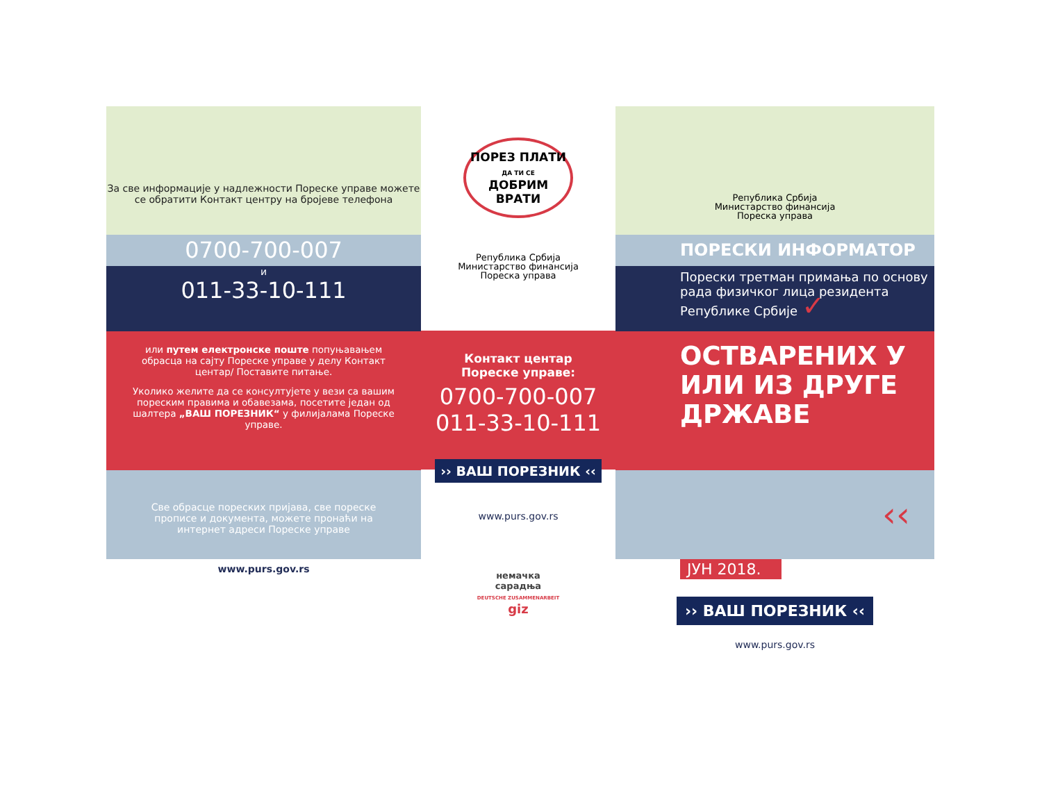За све информације у надлежности Пореске управе можете се обратити Контакт центру на бројеве телефона
0700-700-007
и
011-33-10-111
или путем електронске поште попуњавањем обрасца на сајту Пореске управе у делу Контакт центар/ Поставите питање.
Уколико желите да се консултујете у вези са вашим пореским правима и обавезама, посетите један од шалтера „ВАШ ПОРЕЗНИК“ у филијалама Пореске управе.
Све обрасце пореских пријава, све пореске прописе и документа, можете пронаћи на интернет адреси Пореске управе
www.purs.gov.rs
ПОРЕЗ ПЛАТИ
ДА ТИ СЕ
ДОБРИМ ВРАТИ
Република Србија
Министарство финансија
Пореска управа
Контакт центар
Пореске управе:
0700-700-007
011-33-10-111
›› ВАШ ПОРЕЗНИК ‹‹
www.purs.gov.rs
немачка
сарадња
DEUTSCHE ZUSAMMENARBEIT
giz
Република Србија
Министарство финансија
Пореска управа
ПОРЕСКИ ИНФОРМАТОР
Порески третман примања по основу рада физичког лица резидента Републике Србије ✓
ОСТВАРЕНИХ У ИЛИ ИЗ ДРУГЕ ДРЖАВЕ
‹‹
ЈУН 2018.
›› ВАШ ПОРЕЗНИК ‹‹
www.purs.gov.rs